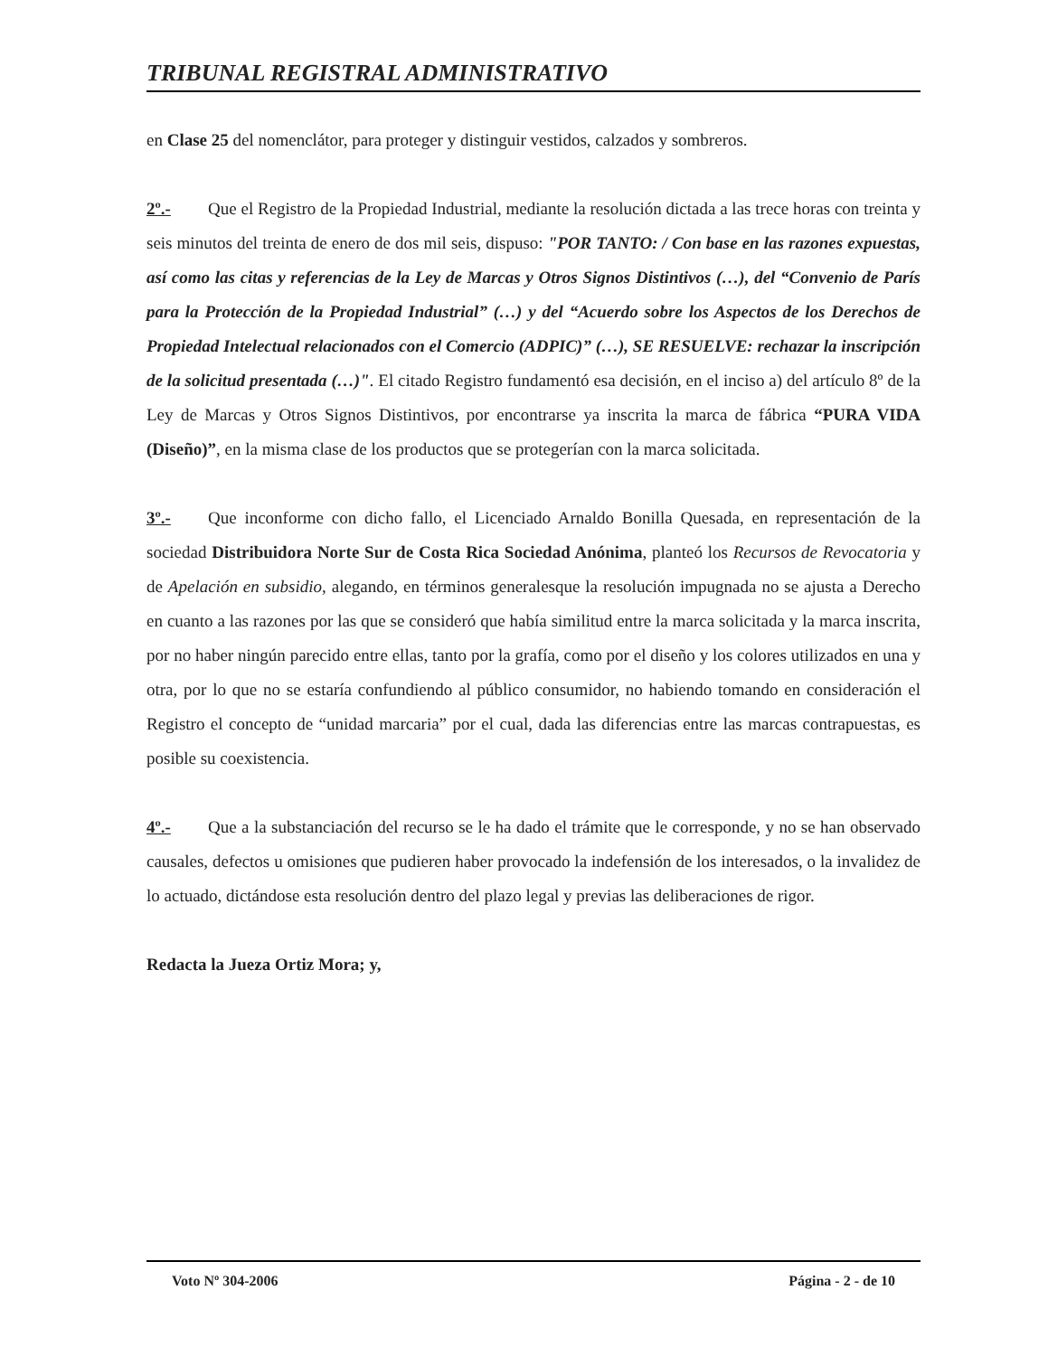TRIBUNAL REGISTRAL ADMINISTRATIVO
en Clase 25 del nomenclátor, para proteger y distinguir vestidos, calzados y sombreros.
2º.- Que el Registro de la Propiedad Industrial, mediante la resolución dictada a las trece horas con treinta y seis minutos del treinta de enero de dos mil seis, dispuso: "POR TANTO: / Con base en las razones expuestas, así como las citas y referencias de la Ley de Marcas y Otros Signos Distintivos (…), del “Convenio de París para la Protección de la Propiedad Industrial” (…) y del “Acuerdo sobre los Aspectos de los Derechos de Propiedad Intelectual relacionados con el Comercio (ADPIC)” (…), SE RESUELVE: rechazar la inscripción de la solicitud presentada (…)". El citado Registro fundamentó esa decisión, en el inciso a) del artículo 8º de la Ley de Marcas y Otros Signos Distintivos, por encontrarse ya inscrita la marca de fábrica “PURA VIDA (Diseño)”, en la misma clase de los productos que se protegerían con la marca solicitada.
3º.- Que inconforme con dicho fallo, el Licenciado Arnaldo Bonilla Quesada, en representación de la sociedad Distribuidora Norte Sur de Costa Rica Sociedad Anónima, planteó los Recursos de Revocatoria y de Apelación en subsidio, alegando, en términos generalesque la resolución impugnada no se ajusta a Derecho en cuanto a las razones por las que se consideró que había similitud entre la marca solicitada y la marca inscrita, por no haber ningún parecido entre ellas, tanto por la grafía, como por el diseño y los colores utilizados en una y otra, por lo que no se estaría confundiendo al público consumidor, no habiendo tomando en consideración el Registro el concepto de “unidad marcaria” por el cual, dada las diferencias entre las marcas contrapuestas, es posible su coexistencia.
4º.- Que a la substanciación del recurso se le ha dado el trámite que le corresponde, y no se han observado causales, defectos u omisiones que pudieren haber provocado la indefensión de los interesados, o la invalidez de lo actuado, dictándose esta resolución dentro del plazo legal y previas las deliberaciones de rigor.
Redacta la Jueza Ortiz Mora; y,
Voto Nº 304-2006 Página - 2 - de 10